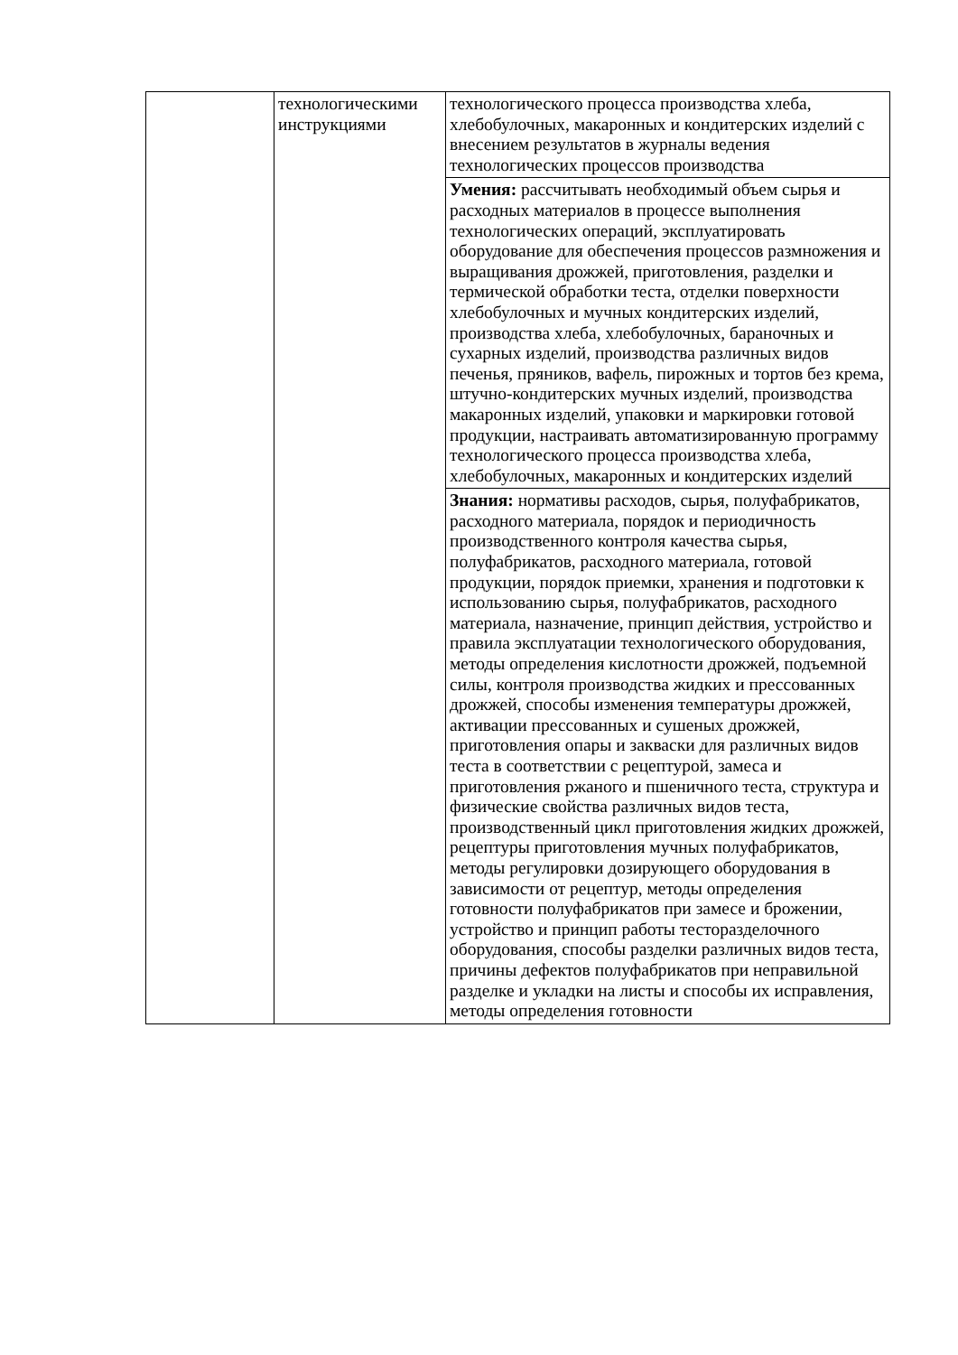| | технологическими инструкциями | технологического процесса производства хлеба, хлебобулочных, макаронных и кондитерских изделий с внесением результатов в журналы ведения технологических процессов производства |
| | | Умения: рассчитывать необходимый объем сырья и расходных материалов в процессе выполнения технологических операций, эксплуатировать оборудование для обеспечения процессов размножения и выращивания дрожжей, приготовления, разделки и термической обработки теста, отделки поверхности хлебобулочных и мучных кондитерских изделий, производства хлеба, хлебобулочных, бараночных и сухарных изделий, производства различных видов печенья, пряников, вафель, пирожных и тортов без крема, штучно-кондитерских мучных изделий, производства макаронных изделий, упаковки и маркировки готовой продукции, настраивать автоматизированную программу технологического процесса производства хлеба, хлебобулочных, макаронных и кондитерских изделий |
| | | Знания: нормативы расходов, сырья, полуфабрикатов, расходного материала, порядок и периодичность производственного контроля качества сырья, полуфабрикатов, расходного материала, готовой продукции, порядок приемки, хранения и подготовки к использованию сырья, полуфабрикатов, расходного материала, назначение, принцип действия, устройство и правила эксплуатации технологического оборудования, методы определения кислотности дрожжей, подъемной силы, контроля производства жидких и прессованных дрожжей, способы изменения температуры дрожжей, активации прессованных и сушеных дрожжей, приготовления опары и закваски для различных видов теста в соответствии с рецептурой, замеса и приготовления ржаного и пшеничного теста, структура и физические свойства различных видов теста, производственный цикл приготовления жидких дрожжей, рецептуры приготовления мучных полуфабрикатов, методы регулировки дозирующего оборудования в зависимости от рецептур, методы определения готовности полуфабрикатов при замесе и брожении, устройство и принцип работы тесторазделочного оборудования, способы разделки различных видов теста, причины дефектов полуфабрикатов при неправильной разделке и укладки на листы и способы их исправления, методы определения готовности |